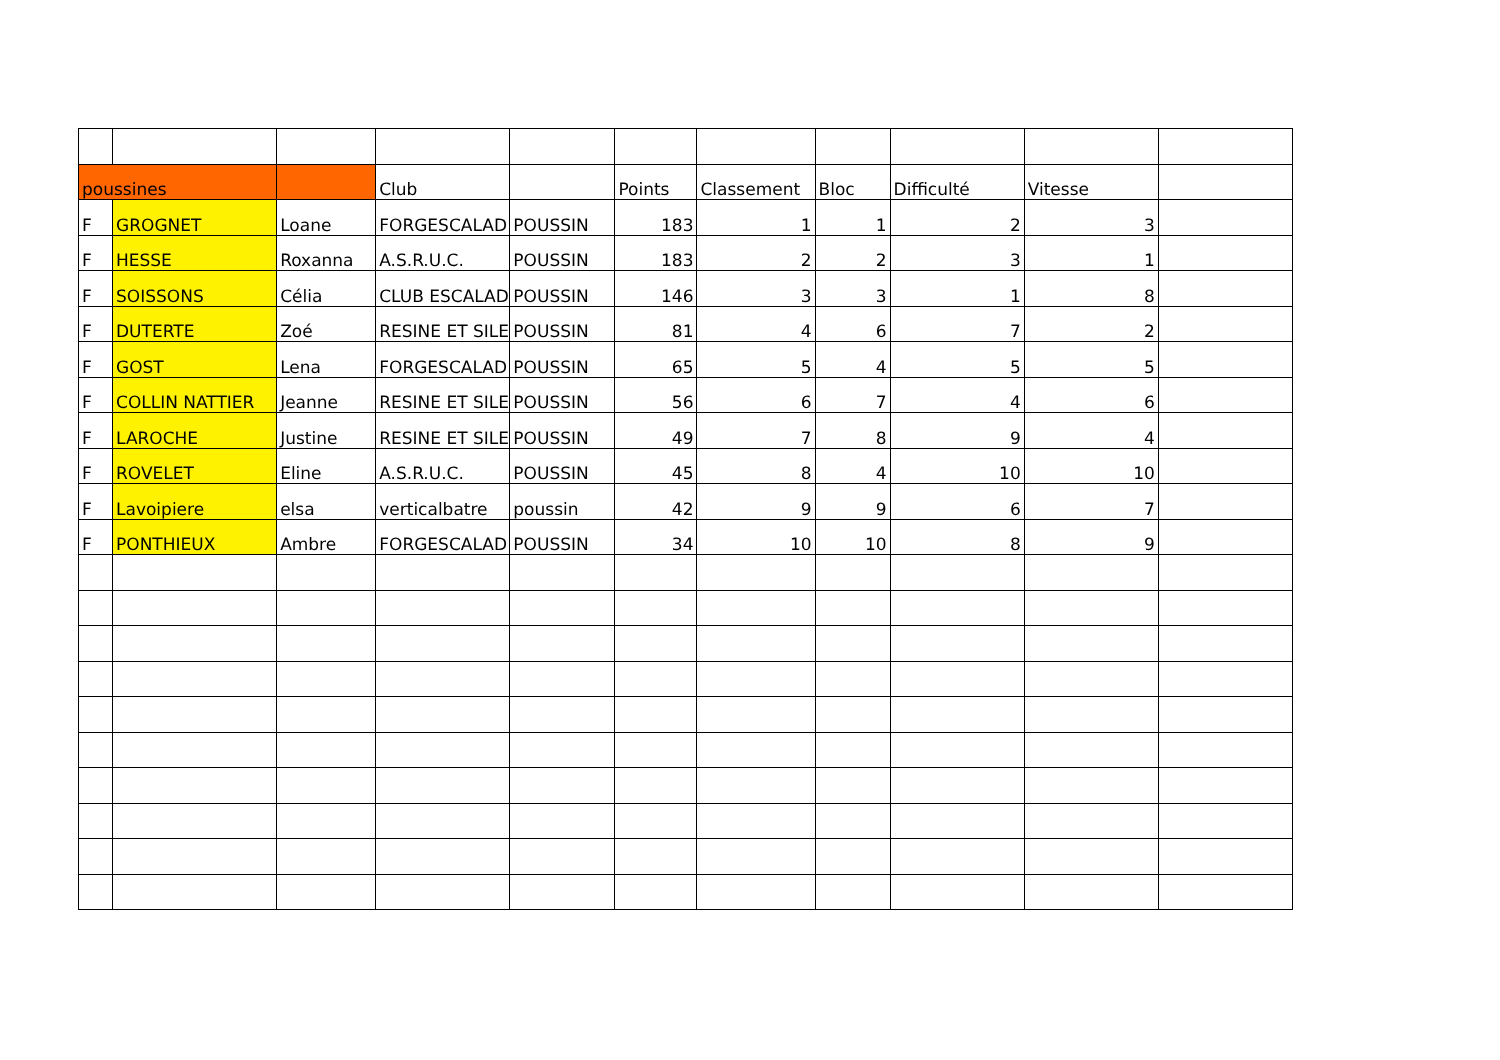| poussines | | | Club | | Points | Classement | Bloc | Difficulté | Vitesse | |
| F | GROGNET | Loane | FORGESCALAD | POUSSIN | 183 | 1 | 1 | 2 | 3 | |
| F | HESSE | Roxanna | A.S.R.U.C. | POUSSIN | 183 | 2 | 2 | 3 | 1 | |
| F | SOISSONS | Célia | CLUB ESCALAD | POUSSIN | 146 | 3 | 3 | 1 | 8 | |
| F | DUTERTE | Zoé | RESINE ET SILE | POUSSIN | 81 | 4 | 6 | 7 | 2 | |
| F | GOST | Lena | FORGESCALAD | POUSSIN | 65 | 5 | 4 | 5 | 5 | |
| F | COLLIN NATTIER | Jeanne | RESINE ET SILE | POUSSIN | 56 | 6 | 7 | 4 | 6 | |
| F | LAROCHE | Justine | RESINE ET SILE | POUSSIN | 49 | 7 | 8 | 9 | 4 | |
| F | ROVELET | Eline | A.S.R.U.C. | POUSSIN | 45 | 8 | 4 | 10 | 10 | |
| F | Lavoipiere | elsa | verticalbatre | poussin | 42 | 9 | 9 | 6 | 7 | |
| F | PONTHIEUX | Ambre | FORGESCALAD | POUSSIN | 34 | 10 | 10 | 8 | 9 | |